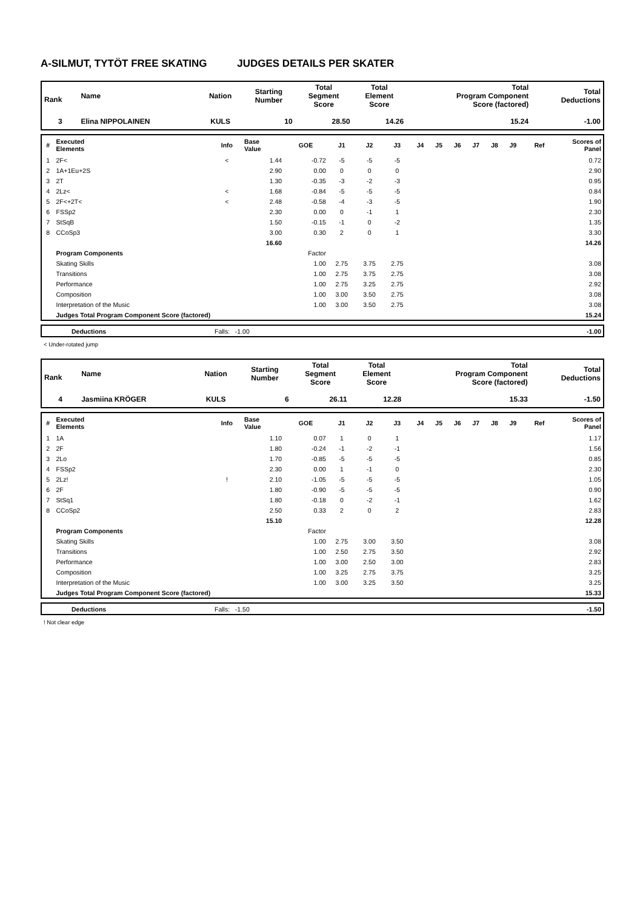A-SILMUT, TYTÖT FREE SKATING JUDGES DETAILS PER SKATER
| Rank | Name | Nation | Starting Number | Total Segment Score | Total Element Score | Total Program Component Score (factored) | Total Deductions |
| --- | --- | --- | --- | --- | --- | --- | --- |
| 3 | Elina NIPPOLAINEN | KULS | 10 | 28.50 | 14.26 | 15.24 | -1.00 |
| # | Executed Elements | Info | Base Value | GOE | J1 | J2 | J3 | J4 | J5 | J6 | J7 | J8 | J9 | Ref | Scores of Panel |
| --- | --- | --- | --- | --- | --- | --- | --- | --- | --- | --- | --- | --- | --- | --- | --- |
| 1 | 2F< | < | 1.44 | -0.72 | -5 | -5 | -5 | | | | | | | | 0.72 |
| 2 | 1A+1Eu+2S | | 2.90 | 0.00 | 0 | 0 | 0 | | | | | | | | 2.90 |
| 3 | 2T | | 1.30 | -0.35 | -3 | -2 | -3 | | | | | | | | 0.95 |
| 4 | 2Lz< | < | 1.68 | -0.84 | -5 | -5 | -5 | | | | | | | | 0.84 |
| 5 | 2F<+2T< | < | 2.48 | -0.58 | -4 | -3 | -5 | | | | | | | | 1.90 |
| 6 | FSSp2 | | 2.30 | 0.00 | 0 | -1 | 1 | | | | | | | | 2.30 |
| 7 | StSqB | | 1.50 | -0.15 | -1 | 0 | -2 | | | | | | | | 1.35 |
| 8 | CCoSp3 | | 3.00 | 0.30 | 2 | 0 | 1 | | | | | | | | 3.30 |
| | | | 16.60 | | | | | | | | | | | | 14.26 |
| | Program Components | | | Factor | | | | | | | | | | | |
| | Skating Skills | | | 1.00 | 2.75 | 3.75 | 2.75 | | | | | | | | 3.08 |
| | Transitions | | | 1.00 | 2.75 | 3.75 | 2.75 | | | | | | | | 3.08 |
| | Performance | | | 1.00 | 2.75 | 3.25 | 2.75 | | | | | | | | 2.92 |
| | Composition | | | 1.00 | 3.00 | 3.50 | 2.75 | | | | | | | | 3.08 |
| | Interpretation of the Music | | | 1.00 | 3.00 | 3.50 | 2.75 | | | | | | | | 3.08 |
| | Judges Total Program Component Score (factored) | | | | | | | | | | | | | | 15.24 |
| | Deductions | Falls: -1.00 | -1.00 |
< Under-rotated jump
| Rank | Name | Nation | Starting Number | Total Segment Score | Total Element Score | Total Program Component Score (factored) | Total Deductions |
| --- | --- | --- | --- | --- | --- | --- | --- |
| 4 | Jasmiina KRÖGER | KULS | 6 | 26.11 | 12.28 | 15.33 | -1.50 |
| # | Executed Elements | Info | Base Value | GOE | J1 | J2 | J3 | J4 | J5 | J6 | J7 | J8 | J9 | Ref | Scores of Panel |
| --- | --- | --- | --- | --- | --- | --- | --- | --- | --- | --- | --- | --- | --- | --- | --- |
| 1 | 1A | | 1.10 | 0.07 | 1 | 0 | 1 | | | | | | | | 1.17 |
| 2 | 2F | | 1.80 | -0.24 | -1 | -2 | -1 | | | | | | | | 1.56 |
| 3 | 2Lo | | 1.70 | -0.85 | -5 | -5 | -5 | | | | | | | | 0.85 |
| 4 | FSSp2 | | 2.30 | 0.00 | 1 | -1 | 0 | | | | | | | | 2.30 |
| 5 | 2Lz! | ! | 2.10 | -1.05 | -5 | -5 | -5 | | | | | | | | 1.05 |
| 6 | 2F | | 1.80 | -0.90 | -5 | -5 | -5 | | | | | | | | 0.90 |
| 7 | StSq1 | | 1.80 | -0.18 | 0 | -2 | -1 | | | | | | | | 1.62 |
| 8 | CCoSp2 | | 2.50 | 0.33 | 2 | 0 | 2 | | | | | | | | 2.83 |
| | | | 15.10 | | | | | | | | | | | | 12.28 |
| | Program Components | | | Factor | | | | | | | | | | | |
| | Skating Skills | | | 1.00 | 2.75 | 3.00 | 3.50 | | | | | | | | 3.08 |
| | Transitions | | | 1.00 | 2.50 | 2.75 | 3.50 | | | | | | | | 2.92 |
| | Performance | | | 1.00 | 3.00 | 2.50 | 3.00 | | | | | | | | 2.83 |
| | Composition | | | 1.00 | 3.25 | 2.75 | 3.75 | | | | | | | | 3.25 |
| | Interpretation of the Music | | | 1.00 | 3.00 | 3.25 | 3.50 | | | | | | | | 3.25 |
| | Judges Total Program Component Score (factored) | | | | | | | | | | | | | | 15.33 |
| | Deductions | Falls: -1.50 | -1.50 |
! Not clear edge